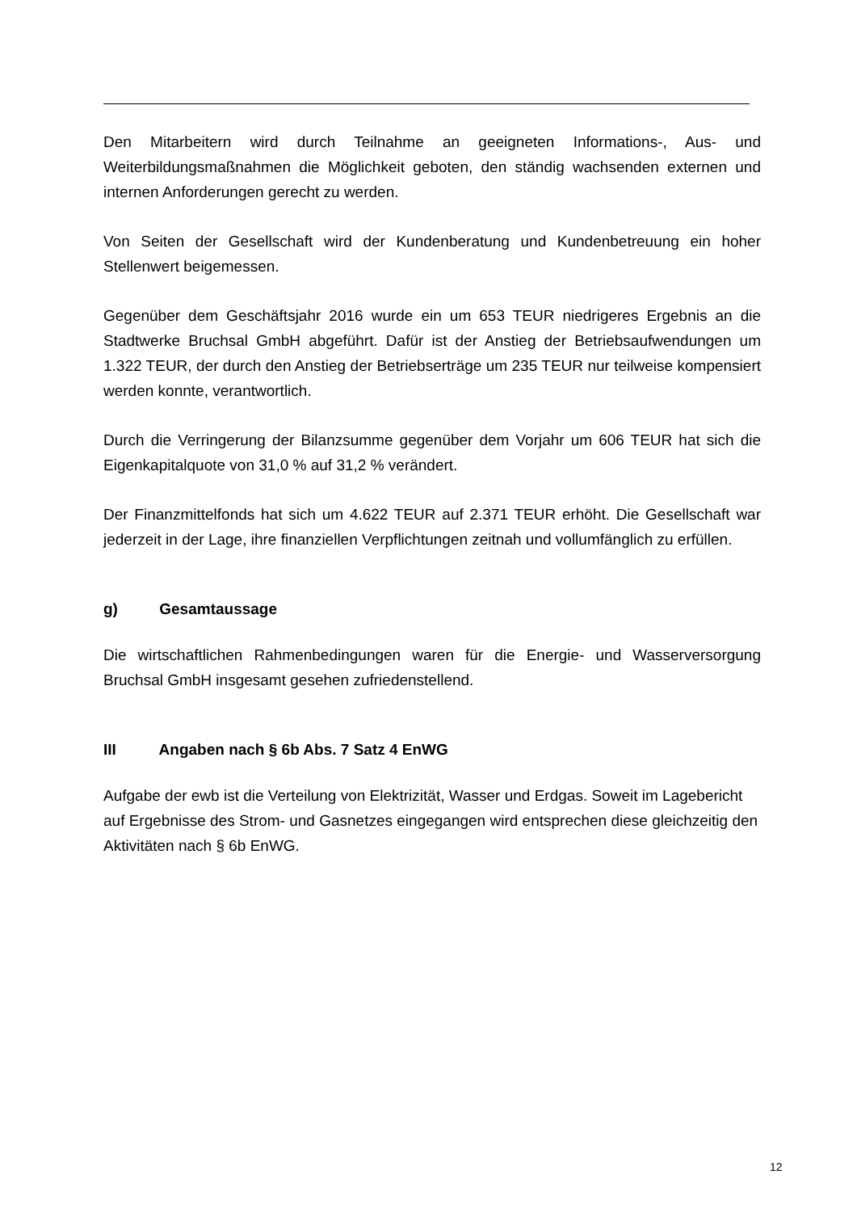Den Mitarbeitern wird durch Teilnahme an geeigneten Informations-, Aus- und Weiterbildungsmaßnahmen die Möglichkeit geboten, den ständig wachsenden externen und internen Anforderungen gerecht zu werden.
Von Seiten der Gesellschaft wird der Kundenberatung und Kundenbetreuung ein hoher Stellenwert beigemessen.
Gegenüber dem Geschäftsjahr 2016 wurde ein um 653 TEUR niedrigeres Ergebnis an die Stadtwerke Bruchsal GmbH abgeführt. Dafür ist der Anstieg der Betriebsaufwendungen um 1.322 TEUR, der durch den Anstieg der Betriebserträge um 235 TEUR nur teilweise kompensiert werden konnte, verantwortlich.
Durch die Verringerung der Bilanzsumme gegenüber dem Vorjahr um 606 TEUR hat sich die Eigenkapitalquote von 31,0 % auf 31,2 % verändert.
Der Finanzmittelfonds hat sich um 4.622 TEUR auf 2.371 TEUR erhöht. Die Gesellschaft war jederzeit in der Lage, ihre finanziellen Verpflichtungen zeitnah und vollumfänglich zu erfüllen.
g) Gesamtaussage
Die wirtschaftlichen Rahmenbedingungen waren für die Energie- und Wasserversorgung Bruchsal GmbH insgesamt gesehen zufriedenstellend.
III Angaben nach § 6b Abs. 7 Satz 4 EnWG
Aufgabe der ewb ist die Verteilung von Elektrizität, Wasser und Erdgas. Soweit im Lagebericht auf Ergebnisse des Strom- und Gasnetzes eingegangen wird entsprechen diese gleichzeitig den Aktivitäten nach § 6b EnWG.
12